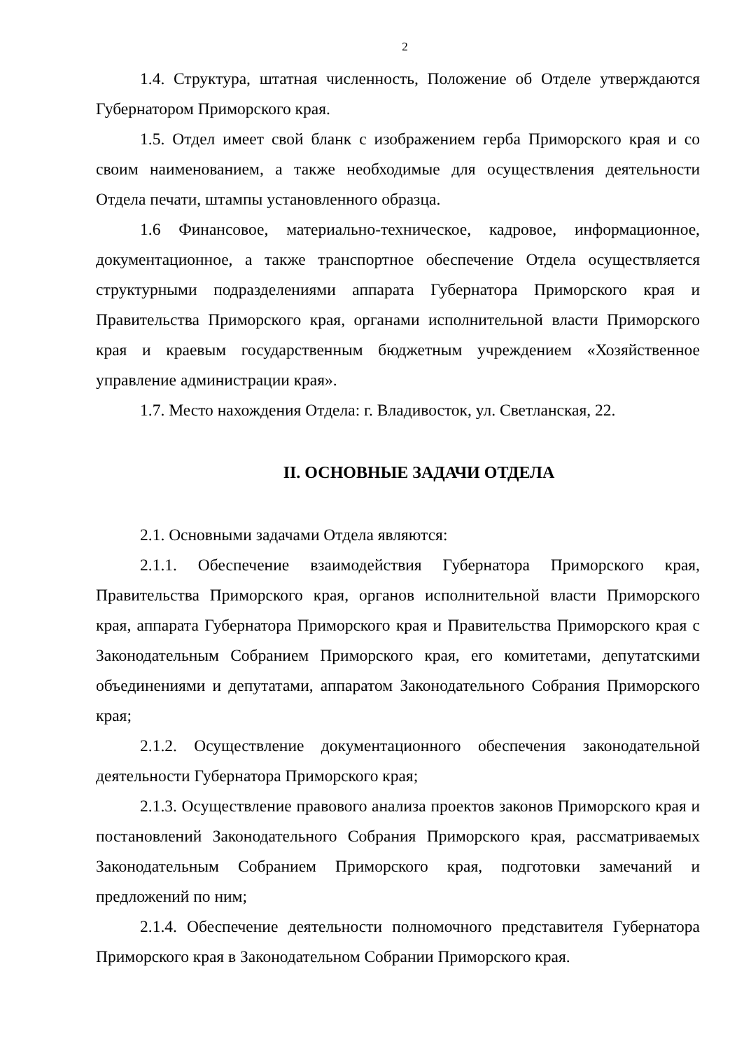2
1.4. Структура, штатная численность, Положение об Отделе утверждаются Губернатором Приморского края.
1.5. Отдел имеет свой бланк с изображением герба Приморского края и со своим наименованием, а также необходимые для осуществления деятельности Отдела печати, штампы установленного образца.
1.6 Финансовое, материально-техническое, кадровое, информационное, документационное, а также транспортное обеспечение Отдела осуществляется структурными подразделениями аппарата Губернатора Приморского края и Правительства Приморского края, органами исполнительной власти Приморского края и краевым государственным бюджетным учреждением «Хозяйственное управление администрации края».
1.7. Место нахождения Отдела: г. Владивосток, ул. Светланская, 22.
II. ОСНОВНЫЕ ЗАДАЧИ ОТДЕЛА
2.1. Основными задачами Отдела являются:
2.1.1. Обеспечение взаимодействия Губернатора Приморского края, Правительства Приморского края, органов исполнительной власти Приморского края, аппарата Губернатора Приморского края и Правительства Приморского края с Законодательным Собранием Приморского края, его комитетами, депутатскими объединениями и депутатами, аппаратом Законодательного Собрания Приморского края;
2.1.2. Осуществление документационного обеспечения законодательной деятельности Губернатора Приморского края;
2.1.3. Осуществление правового анализа проектов законов Приморского края и постановлений Законодательного Собрания Приморского края, рассматриваемых Законодательным Собранием Приморского края, подготовки замечаний и предложений по ним;
2.1.4. Обеспечение деятельности полномочного представителя Губернатора Приморского края в Законодательном Собрании Приморского края.